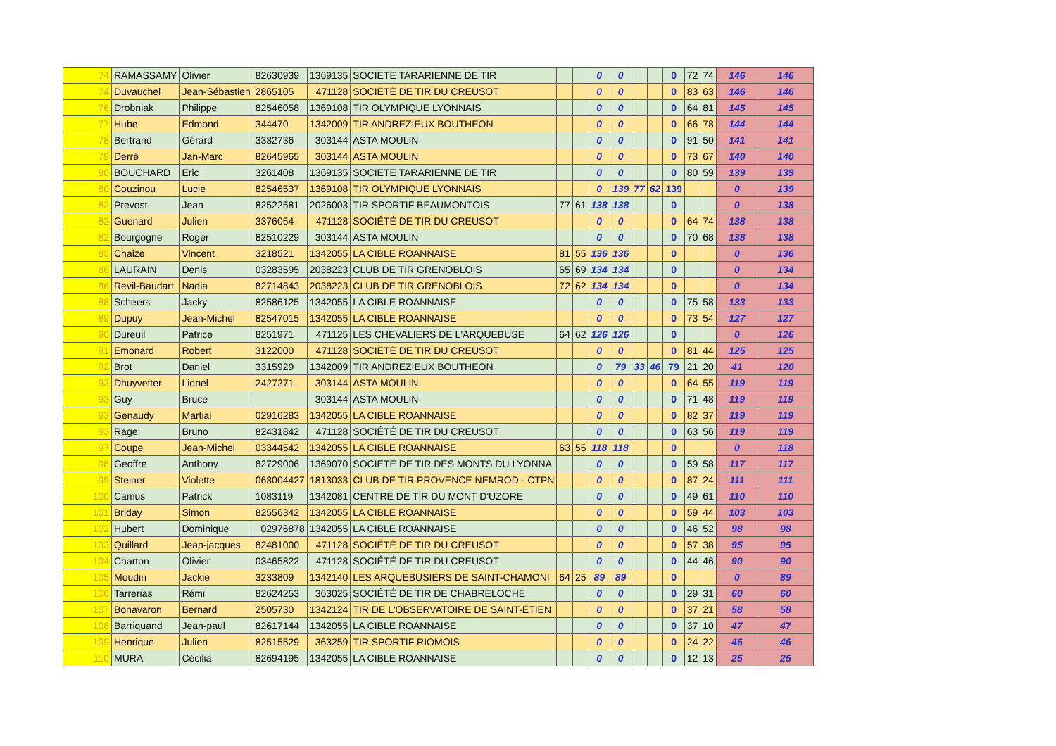| 74 | RAMASSAMY | Olivier | 82630939 | 1369135 | SOCIETE TARARIENNE DE TIR | | | 0 | 0 | | | 0 | 72 | 74 | 146 | 146 |
| 74 | Duvauchel | Jean-Sébastien | 2865105 | 471128 | SOCIÉTÉ DE TIR DU CREUSOT | | | 0 | 0 | | | 0 | 83 | 63 | 146 | 146 |
| 76 | Drobniak | Philippe | 82546058 | 1369108 | TIR OLYMPIQUE LYONNAIS | | | 0 | 0 | | | 0 | 64 | 81 | 145 | 145 |
| 77 | Hube | Edmond | 344470 | 1342009 | TIR ANDREZIEUX BOUTHEON | | | 0 | 0 | | | 0 | 66 | 78 | 144 | 144 |
| 78 | Bertrand | Gérard | 3332736 | 303144 | ASTA MOULIN | | | 0 | 0 | | | 0 | 91 | 50 | 141 | 141 |
| 79 | Derré | Jan-Marc | 82645965 | 303144 | ASTA MOULIN | | | 0 | 0 | | | 0 | 73 | 67 | 140 | 140 |
| 80 | BOUCHARD | Eric | 3261408 | 1369135 | SOCIETE TARARIENNE DE TIR | | | 0 | 0 | | | 0 | 80 | 59 | 139 | 139 |
| 80 | Couzinou | Lucie | 82546537 | 1369108 | TIR OLYMPIQUE LYONNAIS | | | 0 | 139 | 77 | 62 | 139 | | | 0 | 139 |
| 82 | Prevost | Jean | 82522581 | 2026003 | TIR SPORTIF BEAUMONTOIS | 77 | 61 | 138 | 138 | | | 0 | | | 0 | 138 |
| 82 | Guenard | Julien | 3376054 | 471128 | SOCIÉTÉ DE TIR DU CREUSOT | | | 0 | 0 | | | 0 | 64 | 74 | 138 | 138 |
| 82 | Bourgogne | Roger | 82510229 | 303144 | ASTA MOULIN | | | 0 | 0 | | | 0 | 70 | 68 | 138 | 138 |
| 85 | Chaize | Vincent | 3218521 | 1342055 | LA CIBLE ROANNAISE | 81 | 55 | 136 | 136 | | | 0 | | | 0 | 136 |
| 86 | LAURAIN | Denis | 03283595 | 2038223 | CLUB DE TIR GRENOBLOIS | 65 | 69 | 134 | 134 | | | 0 | | | 0 | 134 |
| 86 | Revil-Baudart | Nadia | 82714843 | 2038223 | CLUB DE TIR GRENOBLOIS | 72 | 62 | 134 | 134 | | | 0 | | | 0 | 134 |
| 88 | Scheers | Jacky | 82586125 | 1342055 | LA CIBLE ROANNAISE | | | 0 | 0 | | | 0 | 75 | 58 | 133 | 133 |
| 89 | Dupuy | Jean-Michel | 82547015 | 1342055 | LA CIBLE ROANNAISE | | | 0 | 0 | | | 0 | 73 | 54 | 127 | 127 |
| 90 | Dureuil | Patrice | 8251971 | 471125 | LES CHEVALIERS DE L'ARQUEBUSE | 64 | 62 | 126 | 126 | | | 0 | | | 0 | 126 |
| 91 | Emonard | Robert | 3122000 | 471128 | SOCIÉTÉ DE TIR DU CREUSOT | | | 0 | 0 | | | 0 | 81 | 44 | 125 | 125 |
| 92 | Brot | Daniel | 3315929 | 1342009 | TIR ANDREZIEUX BOUTHEON | | | 0 | 79 | 33 | 46 | 79 | 21 | 20 | 41 | 120 |
| 93 | Dhuyvetter | Lionel | 2427271 | 303144 | ASTA MOULIN | | | 0 | 0 | | | 0 | 64 | 55 | 119 | 119 |
| 93 | Guy | Bruce | | 303144 | ASTA MOULIN | | | 0 | 0 | | | 0 | 71 | 48 | 119 | 119 |
| 93 | Genaudy | Martial | 02916283 | 1342055 | LA CIBLE ROANNAISE | | | 0 | 0 | | | 0 | 82 | 37 | 119 | 119 |
| 93 | Rage | Bruno | 82431842 | 471128 | SOCIÉTÉ DE TIR DU CREUSOT | | | 0 | 0 | | | 0 | 63 | 56 | 119 | 119 |
| 97 | Coupe | Jean-Michel | 03344542 | 1342055 | LA CIBLE ROANNAISE | 63 | 55 | 118 | 118 | | | 0 | | | 0 | 118 |
| 98 | Geoffre | Anthony | 82729006 | 1369070 | SOCIETE DE TIR DES MONTS DU LYONNA | | | 0 | 0 | | | 0 | 59 | 58 | 117 | 117 |
| 99 | Steiner | Violette | 063004427 | 1813033 | CLUB DE TIR PROVENCE NEMROD - CTPN | | | 0 | 0 | | | 0 | 87 | 24 | 111 | 111 |
| 100 | Camus | Patrick | 1083119 | 1342081 | CENTRE DE TIR DU MONT D'UZORE | | | 0 | 0 | | | 0 | 49 | 61 | 110 | 110 |
| 101 | Briday | Simon | 82556342 | 1342055 | LA CIBLE ROANNAISE | | | 0 | 0 | | | 0 | 59 | 44 | 103 | 103 |
| 102 | Hubert | Dominique | 02976878 | 1342055 | LA CIBLE ROANNAISE | | | 0 | 0 | | | 0 | 46 | 52 | 98 | 98 |
| 103 | Quillard | Jean-jacques | 82481000 | 471128 | SOCIÉTÉ DE TIR DU CREUSOT | | | 0 | 0 | | | 0 | 57 | 38 | 95 | 95 |
| 104 | Charton | Olivier | 03465822 | 471128 | SOCIÉTÉ DE TIR DU CREUSOT | | | 0 | 0 | | | 0 | 44 | 46 | 90 | 90 |
| 105 | Moudin | Jackie | 3233809 | 1342140 | LES ARQUEBUSIERS DE SAINT-CHAMONI | 64 | 25 | 89 | 89 | | | 0 | | | 0 | 89 |
| 106 | Tarrerias | Rémi | 82624253 | 363025 | SOCIÉTÉ DE TIR DE CHABRELOCHE | | | 0 | 0 | | | 0 | 29 | 31 | 60 | 60 |
| 107 | Bonavaron | Bernard | 2505730 | 1342124 | TIR DE L'OBSERVATOIRE DE SAINT-ÉTIEN | | | 0 | 0 | | | 0 | 37 | 21 | 58 | 58 |
| 108 | Barriquand | Jean-paul | 82617144 | 1342055 | LA CIBLE ROANNAISE | | | 0 | 0 | | | 0 | 37 | 10 | 47 | 47 |
| 109 | Henrique | Julien | 82515529 | 363259 | TIR SPORTIF RIOMOIS | | | 0 | 0 | | | 0 | 24 | 22 | 46 | 46 |
| 110 | MURA | Cécilia | 82694195 | 1342055 | LA CIBLE ROANNAISE | | | 0 | 0 | | | 0 | 12 | 13 | 25 | 25 |